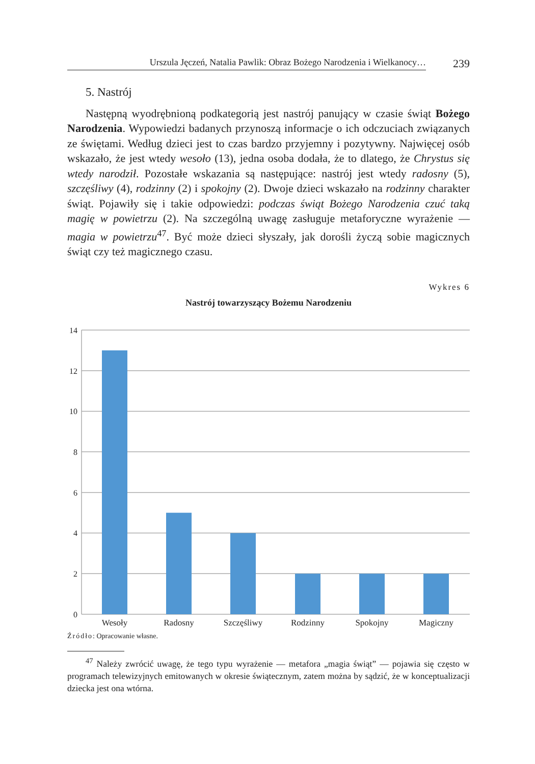Urszula Jęczeń, Natalia Pawlik: Obraz Bożego Narodzenia i Wielkanocy…
239
5. Nastrój
Następną wyodrębnioną podkategorią jest nastrój panujący w czasie świąt Bożego Narodzenia. Wypowiedzi badanych przynoszą informacje o ich odczuciach związanych ze świętami. Według dzieci jest to czas bardzo przyjemny i pozytywny. Najwięcej osób wskazało, że jest wtedy wesoło (13), jedna osoba dodała, że to dlatego, że Chrystus się wtedy narodził. Pozostałe wskazania są następujące: nastrój jest wtedy radosny (5), szczęśliwy (4), rodzinny (2) i spokojny (2). Dwoje dzieci wskazało na rodzinny charakter świąt. Pojawiły się i takie odpowiedzi: podczas świąt Bożego Narodzenia czuć taką magię w powietrzu (2). Na szczególną uwagę zasługuje metaforyczne wyrażenie — magia w powietrzu<sup>47</sup>. Być może dzieci słyszały, jak dorośli życzą sobie magicznych świąt czy też magicznego czasu.
Wykres 6
Nastrój towarzyszący Bożemu Narodzeniu
14
12
10
8
6
4
2
0
Wesoły
Radosny
Szczęśliwy
Rodzinny
Spokojny
Magiczny
Źródło: Opracowanie własne.
<sup>47</sup> Należy zwrócić uwagę, że tego typu wyrażenie — metafora „magia świąt” — pojawia się często w programach telewizyjnych emitowanych w okresie świątecznym, zatem można by sądzić, że w konceptualizacji dziecka jest ona wtórna.